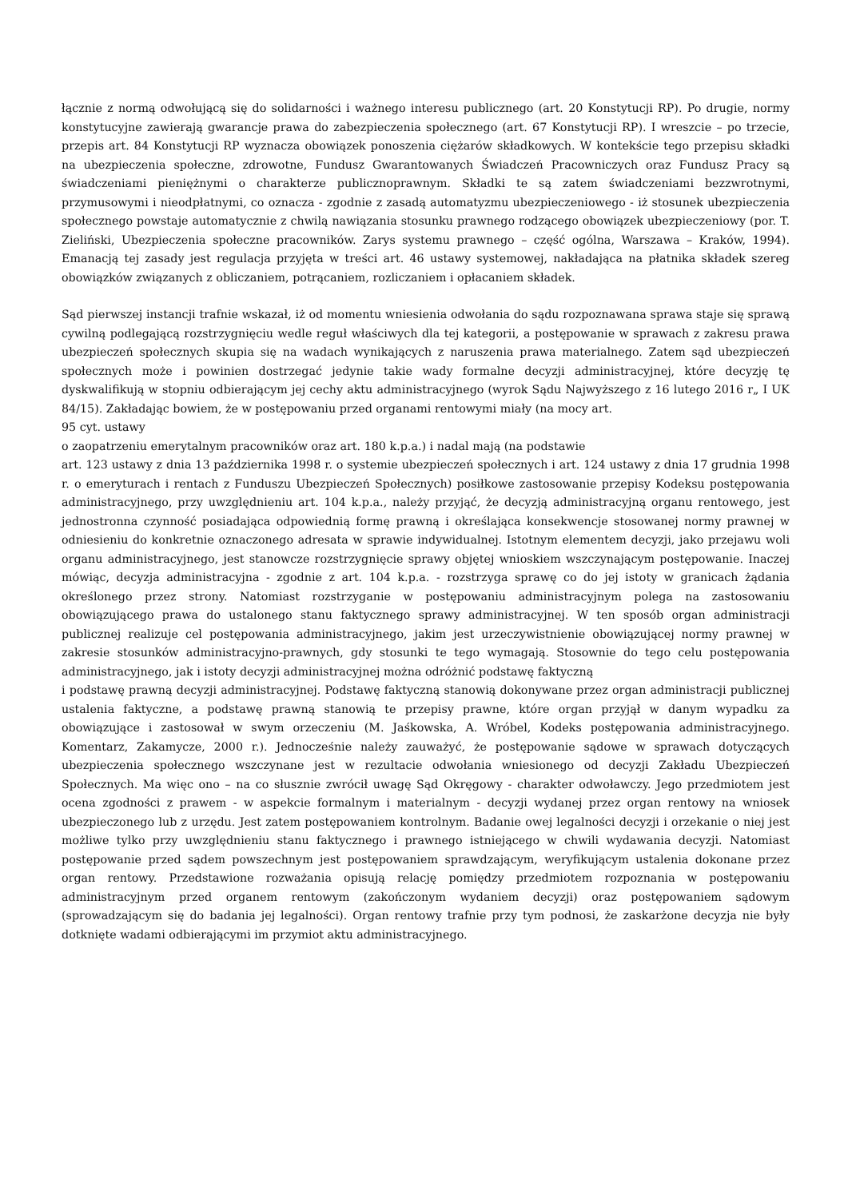łącznie z normą odwołującą się do solidarności i ważnego interesu publicznego (art. 20 Konstytucji RP). Po drugie, normy konstytucyjne zawierają gwarancje prawa do zabezpieczenia społecznego (art. 67 Konstytucji RP). I wreszcie – po trzecie, przepis art. 84 Konstytucji RP wyznacza obowiązek ponoszenia ciężarów składkowych. W kontekście tego przepisu składki na ubezpieczenia społeczne, zdrowotne, Fundusz Gwarantowanych Świadczeń Pracowniczych oraz Fundusz Pracy są świadczeniami pieniężnymi o charakterze publicznoprawnym. Składki te są zatem świadczeniami bezzwrotnymi, przymusowymi i nieodpłatnymi, co oznacza - zgodnie z zasadą automatyzmu ubezpieczeniowego - iż stosunek ubezpieczenia społecznego powstaje automatycznie z chwilą nawiązania stosunku prawnego rodzącego obowiązek ubezpieczeniowy (por. T. Zieliński, Ubezpieczenia społeczne pracowników. Zarys systemu prawnego – część ogólna, Warszawa – Kraków, 1994). Emanacją tej zasady jest regulacja przyjęta w treści art. 46 ustawy systemowej, nakładająca na płatnika składek szereg obowiązków związanych z obliczaniem, potrącaniem, rozliczaniem i opłacaniem składek.
Sąd pierwszej instancji trafnie wskazał, iż od momentu wniesienia odwołania do sądu rozpoznawana sprawa staje się sprawą cywilną podlegającą rozstrzygnięciu wedle reguł właściwych dla tej kategorii, a postępowanie w sprawach z zakresu prawa ubezpieczeń społecznych skupia się na wadach wynikających z naruszenia prawa materialnego. Zatem sąd ubezpieczeń społecznych może i powinien dostrzegać jedynie takie wady formalne decyzji administracyjnej, które decyzję tę dyskwalifikują w stopniu odbierającym jej cechy aktu administracyjnego (wyrok Sądu Najwyższego z 16 lutego 2016 r„ I UK 84/15). Zakładając bowiem, że w postępowaniu przed organami rentowymi miały (na mocy art.
95 cyt. ustawy
o zaopatrzeniu emerytalnym pracowników oraz art. 180 k.p.a.) i nadal mają (na podstawie
art. 123 ustawy z dnia 13 października 1998 r. o systemie ubezpieczeń społecznych i art. 124 ustawy z dnia 17 grudnia 1998 r. o emeryturach i rentach z Funduszu Ubezpieczeń Społecznych) posiłkowe zastosowanie przepisy Kodeksu postępowania administracyjnego, przy uwzględnieniu art. 104 k.p.a., należy przyjąć, że decyzją administracyjną organu rentowego, jest jednostronna czynność posiadająca odpowiednią formę prawną i określająca konsekwencje stosowanej normy prawnej w odniesieniu do konkretnie oznaczonego adresata w sprawie indywidualnej. Istotnym elementem decyzji, jako przejawu woli organu administracyjnego, jest stanowcze rozstrzygnięcie sprawy objętej wnioskiem wszczynającym postępowanie. Inaczej mówiąc, decyzja administracyjna - zgodnie z art. 104 k.p.a. - rozstrzyga sprawę co do jej istoty w granicach żądania określonego przez strony. Natomiast rozstrzyganie w postępowaniu administracyjnym polega na zastosowaniu obowiązującego prawa do ustalonego stanu faktycznego sprawy administracyjnej. W ten sposób organ administracji publicznej realizuje cel postępowania administracyjnego, jakim jest urzeczywistnienie obowiązującej normy prawnej w zakresie stosunków administracyjno-prawnych, gdy stosunki te tego wymagają. Stosownie do tego celu postępowania administracyjnego, jak i istoty decyzji administracyjnej można odróżnić podstawę faktyczną
i podstawę prawną decyzji administracyjnej. Podstawę faktyczną stanowią dokonywane przez organ administracji publicznej ustalenia faktyczne, a podstawę prawną stanowią te przepisy prawne, które organ przyjął w danym wypadku za obowiązujące i zastosował w swym orzeczeniu (M. Jaśkowska, A. Wróbel, Kodeks postępowania administracyjnego. Komentarz, Zakamycze, 2000 r.). Jednocześnie należy zauważyć, że postępowanie sądowe w sprawach dotyczących ubezpieczenia społecznego wszczynane jest w rezultacie odwołania wniesionego od decyzji Zakładu Ubezpieczeń Społecznych. Ma więc ono – na co słusznie zwrócił uwagę Sąd Okręgowy - charakter odwoławczy. Jego przedmiotem jest ocena zgodności z prawem - w aspekcie formalnym i materialnym - decyzji wydanej przez organ rentowy na wniosek ubezpieczonego lub z urzędu. Jest zatem postępowaniem kontrolnym. Badanie owej legalności decyzji i orzekanie o niej jest możliwe tylko przy uwzględnieniu stanu faktycznego i prawnego istniejącego w chwili wydawania decyzji. Natomiast postępowanie przed sądem powszechnym jest postępowaniem sprawdzającym, weryfikującym ustalenia dokonane przez organ rentowy. Przedstawione rozważania opisują relację pomiędzy przedmiotem rozpoznania w postępowaniu administracyjnym przed organem rentowym (zakończonym wydaniem decyzji) oraz postępowaniem sądowym (sprowadzającym się do badania jej legalności). Organ rentowy trafnie przy tym podnosi, że zaskarżone decyzja nie były dotknięte wadami odbierającymi im przymiot aktu administracyjnego.